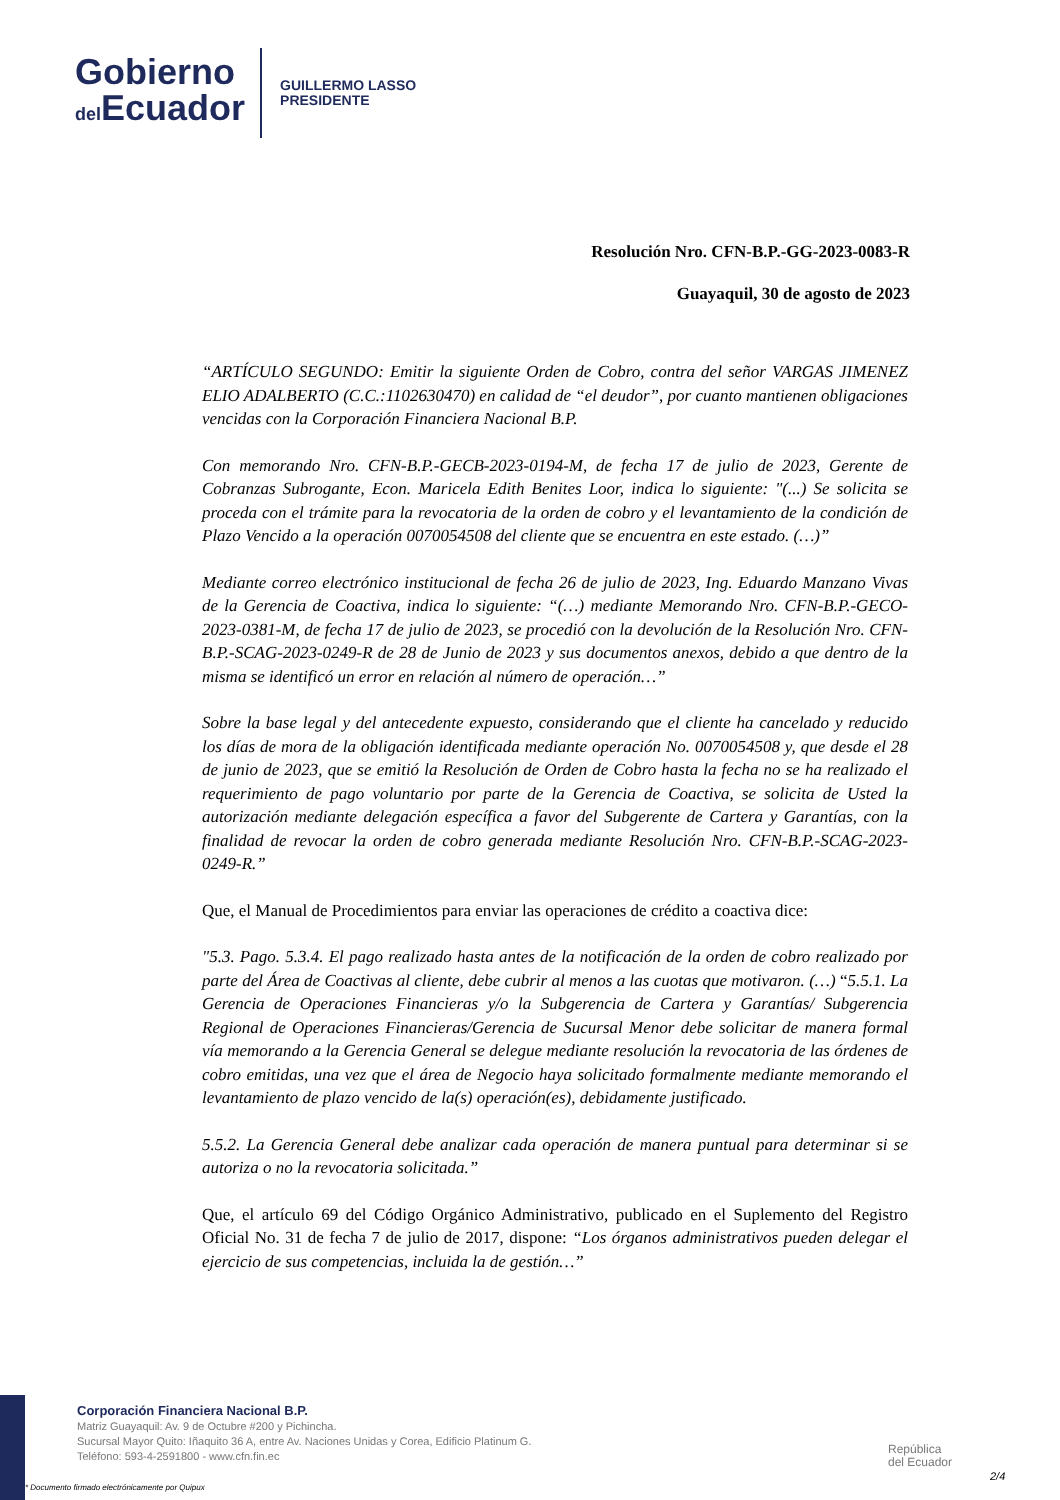Gobierno
del Ecuador
GUILLERMO LASSO
PRESIDENTE
Resolución Nro. CFN-B.P.-GG-2023-0083-R
Guayaquil, 30 de agosto de 2023
“ARTÍCULO SEGUNDO: Emitir la siguiente Orden de Cobro, contra del señor VARGAS JIMENEZ ELIO ADALBERTO (C.C.:1102630470) en calidad de “el deudor”, por cuanto mantienen obligaciones vencidas con la Corporación Financiera Nacional B.P.
Con memorando Nro. CFN-B.P.-GECB-2023-0194-M, de fecha 17 de julio de 2023, Gerente de Cobranzas Subrogante, Econ. Maricela Edith Benites Loor, indica lo siguiente: "(...) Se solicita se proceda con el trámite para la revocatoria de la orden de cobro y el levantamiento de la condición de Plazo Vencido a la operación 0070054508 del cliente que se encuentra en este estado. (…)”
Mediante correo electrónico institucional de fecha 26 de julio de 2023, Ing. Eduardo Manzano Vivas de la Gerencia de Coactiva, indica lo siguiente: “(…) mediante Memorando Nro. CFN-B.P.-GECO-2023-0381-M, de fecha 17 de julio de 2023, se procedió con la devolución de la Resolución Nro. CFN-B.P.-SCAG-2023-0249-R de 28 de Junio de 2023 y sus documentos anexos, debido a que dentro de la misma se identificó un error en relación al número de operación…”
Sobre la base legal y del antecedente expuesto, considerando que el cliente ha cancelado y reducido los días de mora de la obligación identificada mediante operación No. 0070054508 y, que desde el 28 de junio de 2023, que se emitió la Resolución de Orden de Cobro hasta la fecha no se ha realizado el requerimiento de pago voluntario por parte de la Gerencia de Coactiva, se solicita de Usted la autorización mediante delegación específica a favor del Subgerente de Cartera y Garantías, con la finalidad de revocar la orden de cobro generada mediante Resolución Nro. CFN-B.P.-SCAG-2023-0249-R.”
Que, el Manual de Procedimientos para enviar las operaciones de crédito a coactiva dice:
"5.3. Pago. 5.3.4. El pago realizado hasta antes de la notificación de la orden de cobro realizado por parte del Área de Coactivas al cliente, debe cubrir al menos a las cuotas que motivaron. (…) “5.5.1. La Gerencia de Operaciones Financieras y/o la Subgerencia de Cartera y Garantías/ Subgerencia Regional de Operaciones Financieras/Gerencia de Sucursal Menor debe solicitar de manera formal vía memorando a la Gerencia General se delegue mediante resolución la revocatoria de las órdenes de cobro emitidas, una vez que el área de Negocio haya solicitado formalmente mediante memorando el levantamiento de plazo vencido de la(s) operación(es), debidamente justificado.
5.5.2. La Gerencia General debe analizar cada operación de manera puntual para determinar si se autoriza o no la revocatoria solicitada.”
Que, el artículo 69 del Código Orgánico Administrativo, publicado en el Suplemento del Registro Oficial No. 31 de fecha 7 de julio de 2017, dispone: “Los órganos administrativos pueden delegar el ejercicio de sus competencias, incluida la de gestión…”
Corporación Financiera Nacional B.P.
Matriz Guayaquil: Av. 9 de Octubre #200 y Pichincha.
Sucursal Mayor Quito: Iñaquito 36 A, entre Av. Naciones Unidas y Corea, Edificio Platinum G.
Teléfono: 593-4-2591800 - www.cfn.fin.ec
República
del Ecuador
2/4
* Documento firmado electrónicamente por Quipux